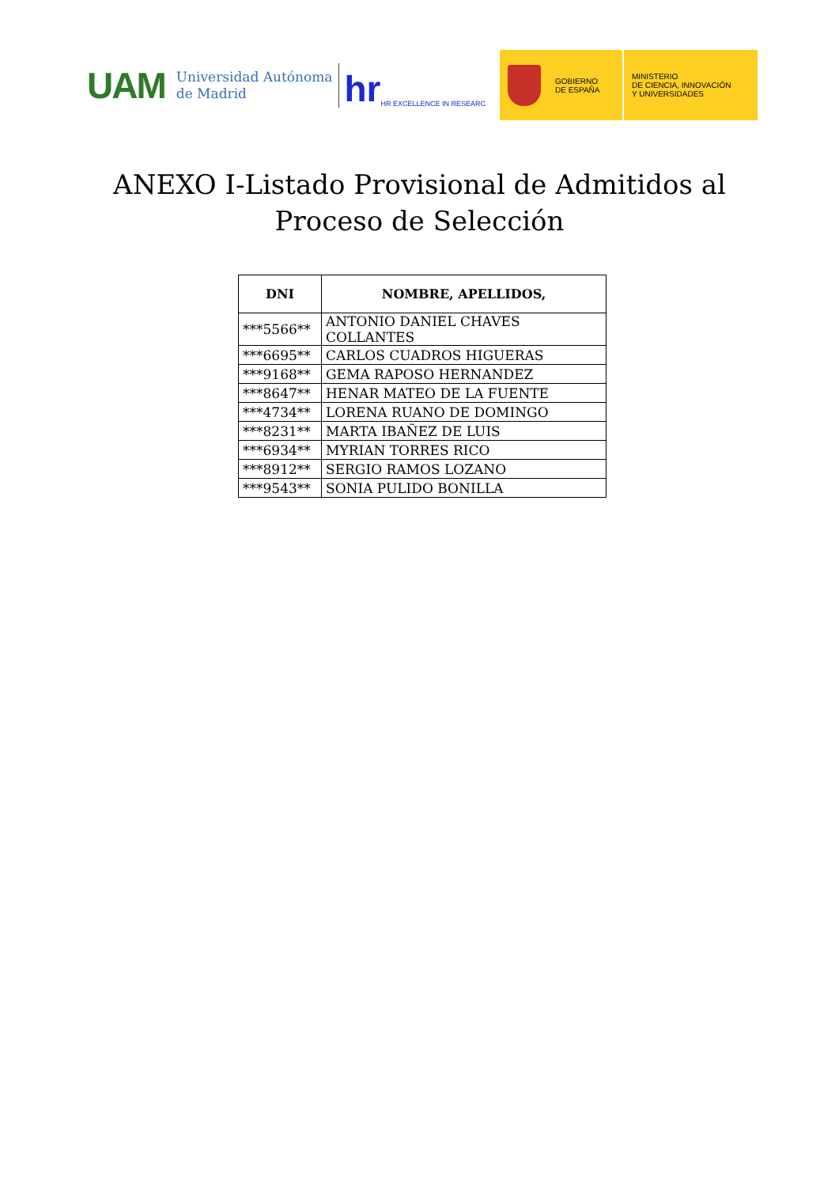UAM
Universidad Autónoma
de Madrid
hr HR EXCELLENCE IN RESEARC
GOBIERNO
DE ESPAÑA
MINISTERIO
DE CIENCIA, INNOVACIÓN
Y UNIVERSIDADES
ANEXO I-Listado Provisional de Admitidos al
Proceso de Selección
| DNI | NOMBRE, APELLIDOS, |
| --- | --- |
| ***5566** | ANTONIO DANIEL CHAVES COLLANTES |
| ***6695** | CARLOS CUADROS HIGUERAS |
| ***9168** | GEMA RAPOSO HERNANDEZ |
| ***8647** | HENAR MATEO DE LA FUENTE |
| ***4734** | LORENA RUANO DE DOMINGO |
| ***8231** | MARTA IBAÑEZ DE LUIS |
| ***6934** | MYRIAN TORRES RICO |
| ***8912** | SERGIO RAMOS LOZANO |
| ***9543** | SONIA PULIDO BONILLA |